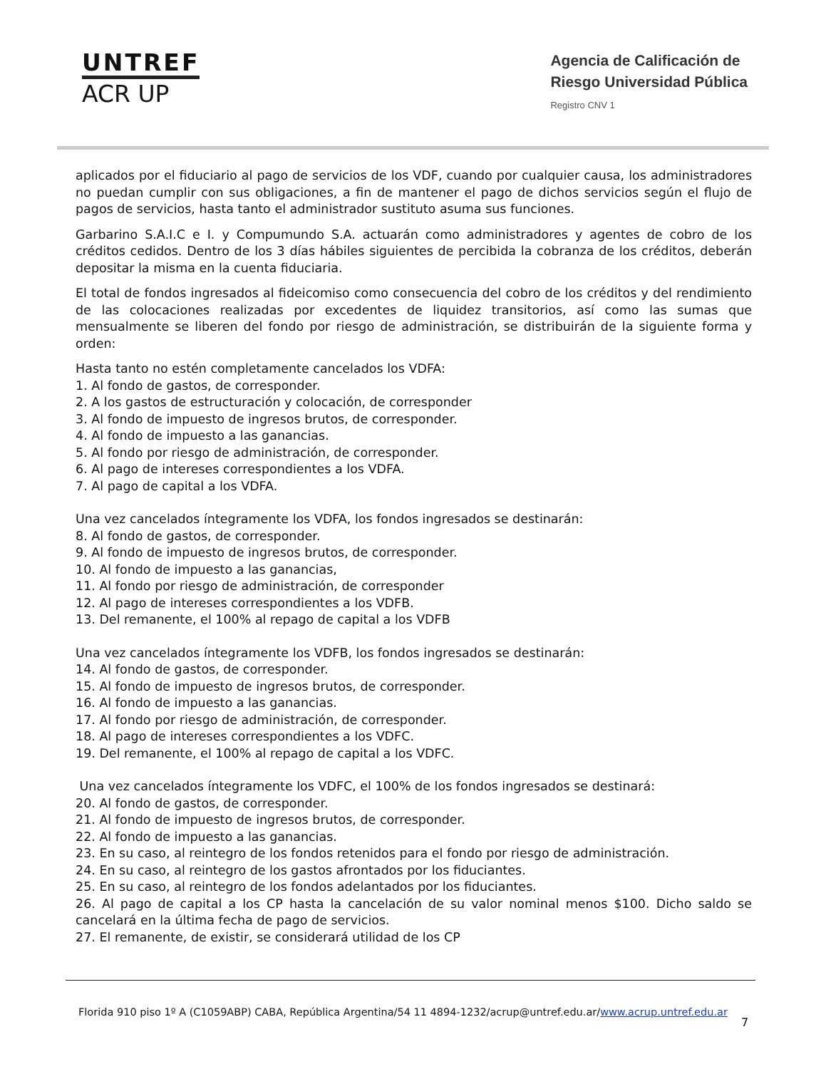UNTREF
ACR UP
Agencia de Calificación de
Riesgo Universidad Pública
Registro CNV 1
aplicados por el fiduciario al pago de servicios de los VDF, cuando por cualquier causa, los administradores no puedan cumplir con sus obligaciones, a fin de mantener el pago de dichos servicios según el flujo de pagos de servicios, hasta tanto el administrador sustituto asuma sus funciones.
Garbarino S.A.I.C e I. y Compumundo S.A. actuarán como administradores y agentes de cobro de los créditos cedidos. Dentro de los 3 días hábiles siguientes de percibida la cobranza de los créditos, deberán depositar la misma en la cuenta fiduciaria.
El total de fondos ingresados al fideicomiso como consecuencia del cobro de los créditos y del rendimiento de las colocaciones realizadas por excedentes de liquidez transitorios, así como las sumas que mensualmente se liberen del fondo por riesgo de administración, se distribuirán de la siguiente forma y orden:
Hasta tanto no estén completamente cancelados los VDFA:
1. Al fondo de gastos, de corresponder.
2. A los gastos de estructuración y colocación, de corresponder
3. Al fondo de impuesto de ingresos brutos, de corresponder.
4. Al fondo de impuesto a las ganancias.
5. Al fondo por riesgo de administración, de corresponder.
6. Al pago de intereses correspondientes a los VDFA.
7. Al pago de capital a los VDFA.
Una vez cancelados íntegramente los VDFA, los fondos ingresados se destinarán:
8. Al fondo de gastos, de corresponder.
9. Al fondo de impuesto de ingresos brutos, de corresponder.
10. Al fondo de impuesto a las ganancias,
11. Al fondo por riesgo de administración, de corresponder
12. Al pago de intereses correspondientes a los VDFB.
13. Del remanente, el 100% al repago de capital a los VDFB
Una vez cancelados íntegramente los VDFB, los fondos ingresados se destinarán:
14. Al fondo de gastos, de corresponder.
15. Al fondo de impuesto de ingresos brutos, de corresponder.
16. Al fondo de impuesto a las ganancias.
17. Al fondo por riesgo de administración, de corresponder.
18. Al pago de intereses correspondientes a los VDFC.
19. Del remanente, el 100% al repago de capital a los VDFC.
Una vez cancelados íntegramente los VDFC, el 100% de los fondos ingresados se destinará:
20. Al fondo de gastos, de corresponder.
21. Al fondo de impuesto de ingresos brutos, de corresponder.
22. Al fondo de impuesto a las ganancias.
23. En su caso, al reintegro de los fondos retenidos para el fondo por riesgo de administración.
24. En su caso, al reintegro de los gastos afrontados por los fiduciantes.
25. En su caso, al reintegro de los fondos adelantados por los fiduciantes.
26. Al pago de capital a los CP hasta la cancelación de su valor nominal menos $100. Dicho saldo se cancelará en la última fecha de pago de servicios.
27. El remanente, de existir, se considerará utilidad de los CP
Florida 910 piso 1º A (C1059ABP) CABA, República Argentina/54 11 4894-1232/acrup@untref.edu.ar/www.acrup.untref.edu.ar
7